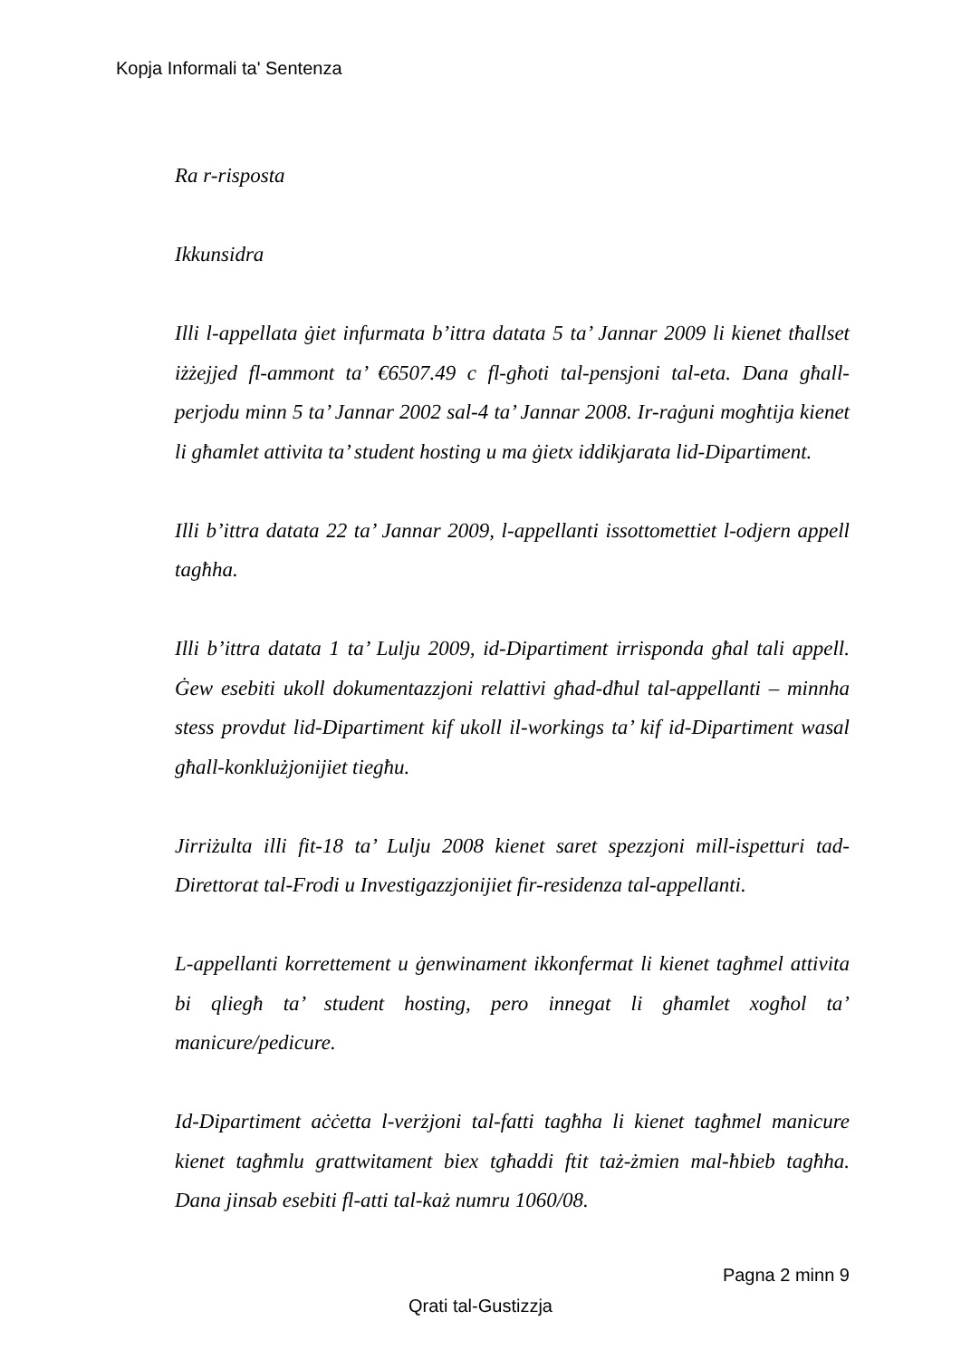Kopja Informali ta' Sentenza
Ra r-risposta
Ikkunsidra
Illi l-appellata ġiet infurmata b’ittra datata 5 ta’ Jannar 2009 li kienet tħallset iżżejjed fl-ammont ta’ €6507.49 c fl-għoti tal-pensjoni tal-eta. Dana għall-perjodu minn 5 ta’ Jannar 2002 sal-4 ta’ Jannar 2008. Ir-raġuni mogħtija kienet li għamlet attivita ta’ student hosting u ma ġietx iddikjarata lid-Dipartiment.
Illi b’ittra datata 22 ta’ Jannar 2009, l-appellanti issottomettiet l-odjern appell tagħha.
Illi b’ittra datata 1 ta’ Lulju 2009, id-Dipartiment irrisponda għal tali appell. Ġew esebiti ukoll dokumentazzjoni relattivi għad-dħul tal-appellanti – minnha stess provdut lid-Dipartiment kif ukoll il-workings ta’ kif id-Dipartiment wasal għall-konklużjonijiet tiegħu.
Jirriżulta illi fit-18 ta’ Lulju 2008 kienet saret spezzjoni mill-ispetturi tad-Direttorat tal-Frodi u Investigazzjonijiet fir-residenza tal-appellanti.
L-appellanti korrettement u ġenwinament ikkonfermat li kienet tagħmel attivita bi qliegħ ta’ student hosting, pero innegat li għamlet xogħol ta’ manicure/pedicure.
Id-Dipartiment aċċetta l-verżjoni tal-fatti tagħha li kienet tagħmel manicure kienet tagħmlu grattwitament biex tgħaddi ftit taż-żmien mal-ħbieb tagħha. Dana jinsab esebiti fl-atti tal-każ numru 1060/08.
Pagna 2 minn 9
Qrati tal-Gustizzja